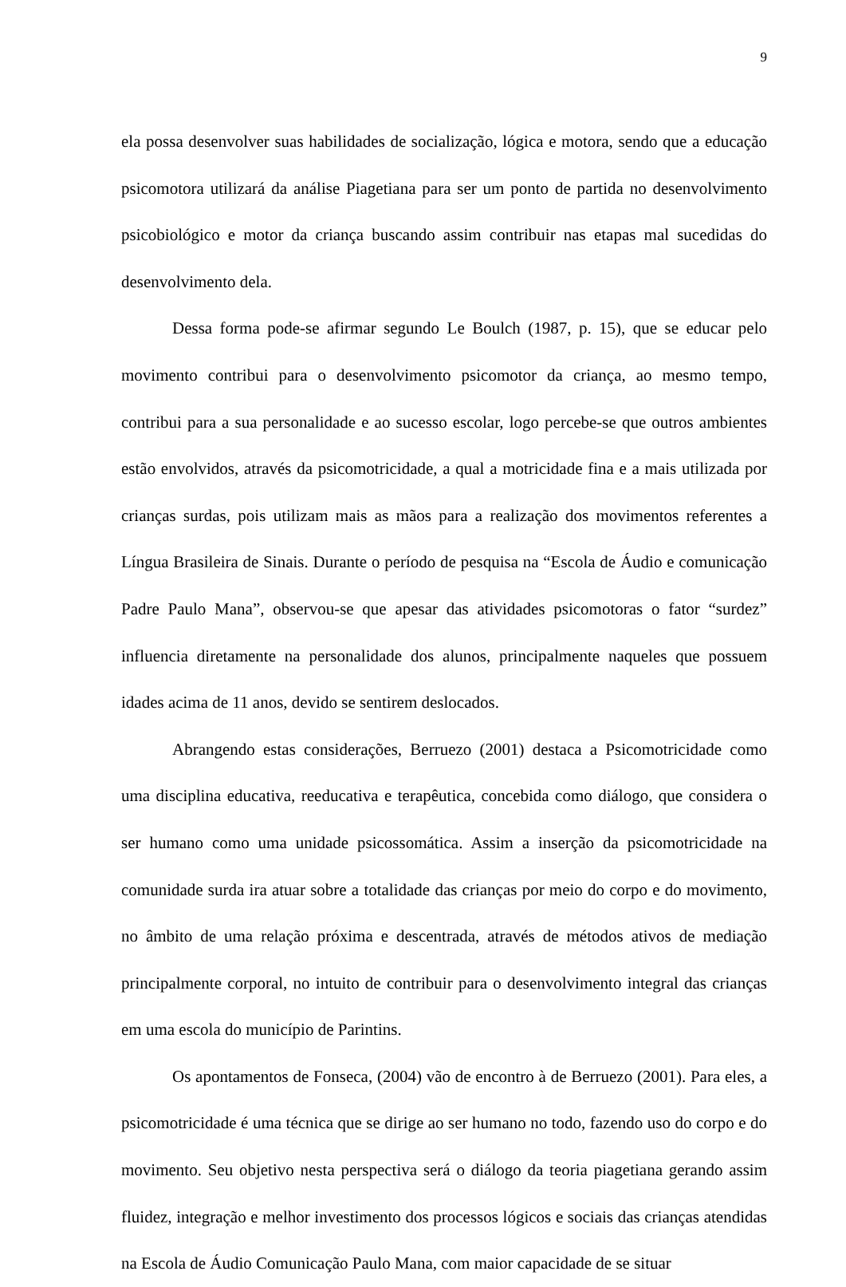9
ela possa desenvolver suas habilidades de socialização, lógica e motora, sendo que a educação psicomotora utilizará da análise Piagetiana para ser um ponto de partida no desenvolvimento psicobiológico e motor da criança buscando assim contribuir nas etapas mal sucedidas do desenvolvimento dela.
Dessa forma pode-se afirmar segundo Le Boulch (1987, p. 15), que se educar pelo movimento contribui para o desenvolvimento psicomotor da criança, ao mesmo tempo, contribui para a sua personalidade e ao sucesso escolar, logo percebe-se que outros ambientes estão envolvidos, através da psicomotricidade, a qual a motricidade fina e a mais utilizada por crianças surdas, pois utilizam mais as mãos para a realização dos movimentos referentes a Língua Brasileira de Sinais. Durante o período de pesquisa na “Escola de Áudio e comunicação Padre Paulo Mana”, observou-se que apesar das atividades psicomotoras o fator “surdez” influencia diretamente na personalidade dos alunos, principalmente naqueles que possuem idades acima de 11 anos, devido se sentirem deslocados.
Abrangendo estas considerações, Berruezo (2001) destaca a Psicomotricidade como uma disciplina educativa, reeducativa e terapêutica, concebida como diálogo, que considera o ser humano como uma unidade psicossomática. Assim a inserção da psicomotricidade na comunidade surda ira atuar sobre a totalidade das crianças por meio do corpo e do movimento, no âmbito de uma relação próxima e descentrada, através de métodos ativos de mediação principalmente corporal, no intuito de contribuir para o desenvolvimento integral das crianças em uma escola do município de Parintins.
Os apontamentos de Fonseca, (2004) vão de encontro à de Berruezo (2001). Para eles, a psicomotricidade é uma técnica que se dirige ao ser humano no todo, fazendo uso do corpo e do movimento. Seu objetivo nesta perspectiva será o diálogo da teoria piagetiana gerando assim fluidez, integração e melhor investimento dos processos lógicos e sociais das crianças atendidas na Escola de Áudio Comunicação Paulo Mana, com maior capacidade de se situar